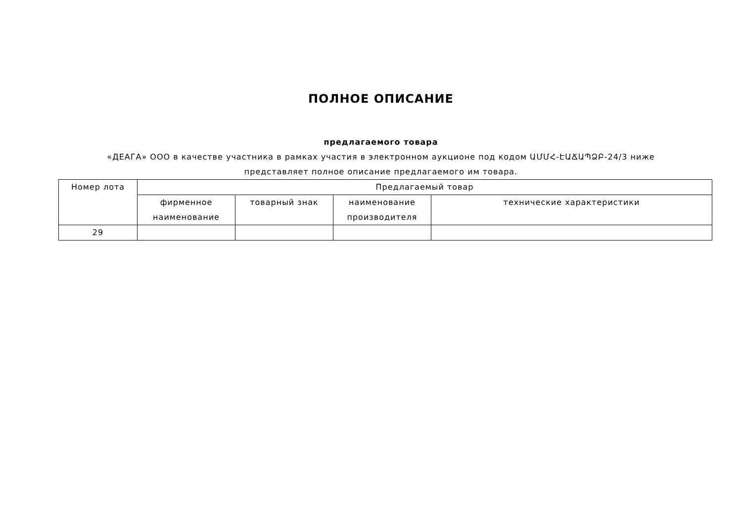ПОЛНОЕ ОПИСАНИЕ
предлагаемого товара
«ДЕАГА» ООО в качестве участника в рамках участия в электронном аукционе под кодом ԱՄՄՀ-ԷԱՃԱՊՁԲ-24/3 ниже представляет полное описание предлагаемого им товара.
| Номер лота | Предлагаемый товар | | | |
| --- | --- | --- | --- | --- |
| | фирменное наименование | товарный знак | наименование производителя | технические характеристики |
| 29 | | | | |